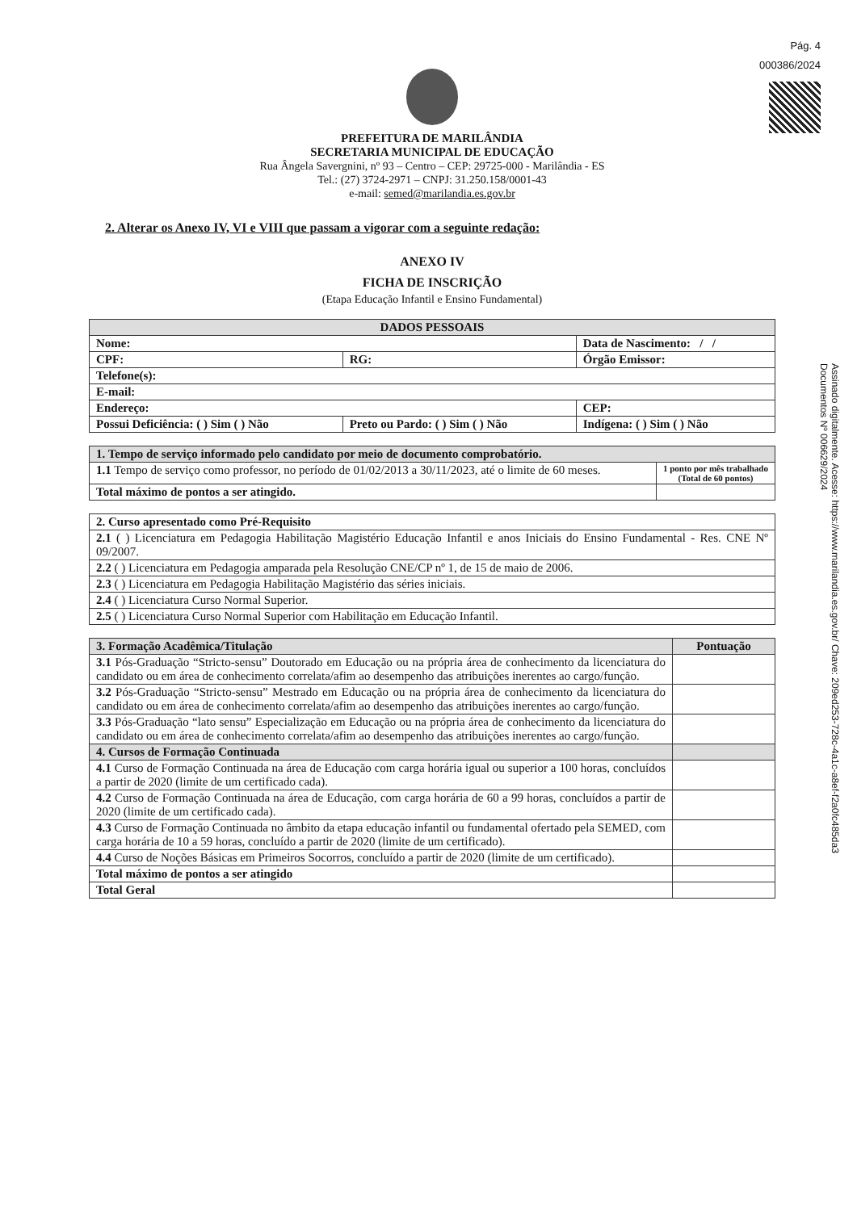Pág. 4
000386/2024
Assinado digitalmente. Acesse: https://www.marilandia.es.gov.br/ Chave: 209ed253-728c-4a1c-a8ef-f2a0fc485da3
Documentos Nº 006629/2024
PREFEITURA DE MARILÂNDIA
SECRETARIA MUNICIPAL DE EDUCAÇÃO
Rua Ângela Savergnini, nº 93 – Centro – CEP: 29725-000 - Marilândia - ES
Tel.: (27) 3724-2971 – CNPJ: 31.250.158/0001-43
e-mail: semed@marilandia.es.gov.br
2. Alterar os Anexo IV, VI e VIII que passam a vigorar com a seguinte redação:
ANEXO IV
FICHA DE INSCRIÇÃO
(Etapa Educação Infantil e Ensino Fundamental)
| DADOS PESSOAIS | | | |
| --- | --- | --- | --- |
| Nome: | | Data de Nascimento: / / | |
| CPF: | RG: | | Órgão Emissor: |
| Telefone(s): | | | |
| E-mail: | | | |
| Endereço: | | | CEP: |
| Possui Deficiência: ( ) Sim ( ) Não | Preto ou Pardo: ( ) Sim ( ) Não | Indígena: ( ) Sim ( ) Não | |
| 1. Tempo de serviço informado pelo candidato por meio de documento comprobatório. | |
| --- | --- |
| 1.1 Tempo de serviço como professor, no período de 01/02/2013 a 30/11/2023, até o limite de 60 meses. | 1 ponto por mês trabalhado (Total de 60 pontos) |
| Total máximo de pontos a ser atingido. | |
| 2. Curso apresentado como Pré-Requisito |
| --- |
| 2.1 ( ) Licenciatura em Pedagogia Habilitação Magistério Educação Infantil e anos Iniciais do Ensino Fundamental - Res. CNE Nº 09/2007. |
| 2.2 ( ) Licenciatura em Pedagogia amparada pela Resolução CNE/CP nº 1, de 15 de maio de 2006. |
| 2.3 ( ) Licenciatura em Pedagogia Habilitação Magistério das séries iniciais. |
| 2.4 ( ) Licenciatura Curso Normal Superior. |
| 2.5 ( ) Licenciatura Curso Normal Superior com Habilitação em Educação Infantil. |
| 3. Formação Acadêmica/Titulação | Pontuação |
| --- | --- |
| 3.1 Pós-Graduação “Stricto-sensu” Doutorado em Educação ou na própria área de conhecimento da licenciatura do candidato ou em área de conhecimento correlata/afim ao desempenho das atribuições inerentes ao cargo/função. | |
| 3.2 Pós-Graduação “Stricto-sensu” Mestrado em Educação ou na própria área de conhecimento da licenciatura do candidato ou em área de conhecimento correlata/afim ao desempenho das atribuições inerentes ao cargo/função. | |
| 3.3 Pós-Graduação “lato sensu” Especialização em Educação ou na própria área de conhecimento da licenciatura do candidato ou em área de conhecimento correlata/afim ao desempenho das atribuições inerentes ao cargo/função. | |
| 4. Cursos de Formação Continuada | |
| 4.1 Curso de Formação Continuada na área de Educação com carga horária igual ou superior a 100 horas, concluídos a partir de 2020 (limite de um certificado cada). | |
| 4.2 Curso de Formação Continuada na área de Educação, com carga horária de 60 a 99 horas, concluídos a partir de 2020 (limite de um certificado cada). | |
| 4.3 Curso de Formação Continuada no âmbito da etapa educação infantil ou fundamental ofertado pela SEMED, com carga horária de 10 a 59 horas, concluído a partir de 2020 (limite de um certificado). | |
| 4.4 Curso de Noções Básicas em Primeiros Socorros, concluído a partir de 2020 (limite de um certificado). | |
| Total máximo de pontos a ser atingido | |
| Total Geral | |